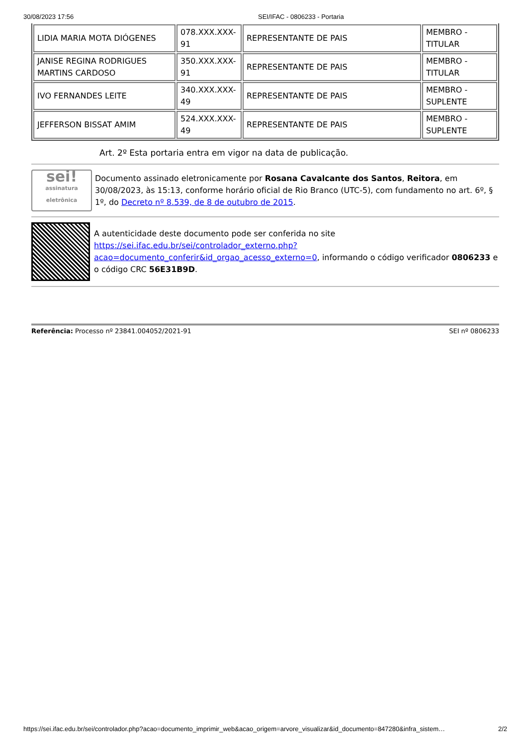30/08/2023 17:56 SEI/IFAC - 0806233 - Portaria
| LIDIA MARIA MOTA DIÓGENES | 078.XXX.XXX-91 | REPRESENTANTE DE PAIS | MEMBRO - TITULAR |
| JANISE REGINA RODRIGUES MARTINS CARDOSO | 350.XXX.XXX-91 | REPRESENTANTE DE PAIS | MEMBRO - TITULAR |
| IVO FERNANDES LEITE | 340.XXX.XXX-49 | REPRESENTANTE DE PAIS | MEMBRO - SUPLENTE |
| JEFFERSON BISSAT AMIM | 524.XXX.XXX-49 | REPRESENTANTE DE PAIS | MEMBRO - SUPLENTE |
Art. 2º Esta portaria entra em vigor na data de publicação.
sei!
assinatura eletrônica
Documento assinado eletronicamente por Rosana Cavalcante dos Santos, Reitora, em 30/08/2023, às 15:13, conforme horário oficial de Rio Branco (UTC-5), com fundamento no art. 6º, § 1º, do Decreto nº 8.539, de 8 de outubro de 2015.
A autenticidade deste documento pode ser conferida no site https://sei.ifac.edu.br/sei/controlador_externo.php?acao=documento_conferir&id_orgao_acesso_externo=0, informando o código verificador 0806233 e o código CRC 56E31B9D.
Referência: Processo nº 23841.004052/2021-91 SEI nº 0806233
https://sei.ifac.edu.br/sei/controlador.php?acao=documento_imprimir_web&acao_origem=arvore_visualizar&id_documento=847280&infra_sistem… 2/2